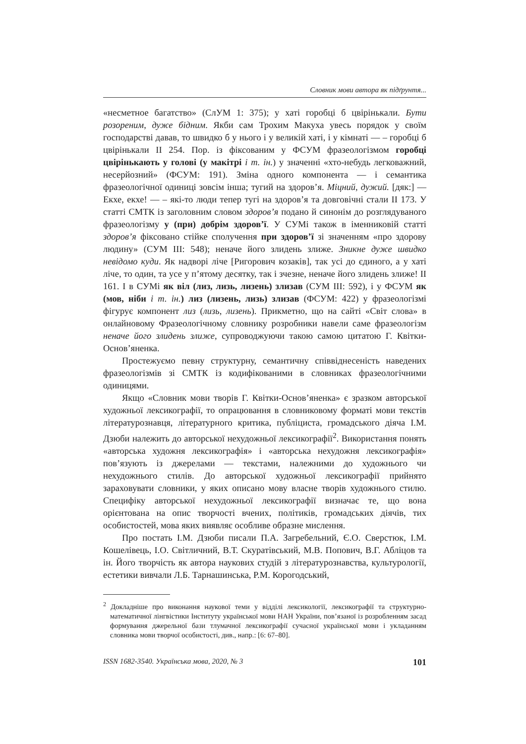Словник мови автора як підґрунтя...
«несметное багатство» (СлУМ 1: 375); у хаті горобці б цвірінькали. Бути розореним, дуже бідним. Якби сам Трохим Макуха увесь порядок у своїм господарстві давав, то швидко б у нього і у великій хаті, і у кімнаті — – горобці б цвірінькали II 254. Пор. із фіксованим у ФСУМ фразеологізмом горобці цвірінькають у голові (у макітрі і т. ін.) у значенні «хто-небудь легковажний, несерйозний» (ФСУМ: 191). Зміна одного компонента — і семантика фразеологічної одиниці зовсім інша; тугий на здоров’я. Міцний, дужий. [дяк:] — Екхе, екхе! — – які-то люди тепер тугі на здоров’я та довговічні стали II 173. У статті СМТК із заголовним словом здоров’я подано й синонім до розглядуваного фразеологізму у (при) добрім здоров’ї. У СУМі також в іменниковій статті здоров’я фіксовано стійке сполучення при здоров’ї зі значенням «про здорову людину» (СУМ III: 548); неначе його злидень злиже. Зникне дуже швидко невідомо куди. Як надворі ліче [Ригорович козаків], так усі до єдиного, а у хаті ліче, то один, та усе у п’ятому десятку, так і зчезне, неначе його злидень злиже! II 161. І в СУМі як віл (лиз, лизь, лизень) злизав (СУМ III: 592), і у ФСУМ як (мов, ніби і т. ін.) лиз (лизень, лизь) злизав (ФСУМ: 422) у фразеологізмі фігурує компонент лиз (лизь, лизень). Прикметно, що на сайті «Світ слова» в онлайновому Фразеологічному словнику розробники навели саме фразеологізм неначе його злидень злиже, супроводжуючи такою самою цитатою Г. Квітки-Основ’яненка.
Простежуємо певну структурну, семантичну співвіднесеність наведених фразеологізмів зі СМТК із кодифікованими в словниках фразеологічними одиницями.
Якщо «Словник мови творів Г. Квітки-Основ’яненка» є зразком авторської художньої лексикографії, то опрацювання в словниковому форматі мови текстів літературознавця, літературного критика, публіциста, громадського діяча І.М. Дзюби належить до авторської нехудожньої лексикографії<sup>2</sup>. Використання понять «авторська художня лексикографія» і «авторська нехудожня лексикографія» пов’язують із джерелами — текстами, належними до художнього чи нехудожнього стилів. До авторської художньої лексикографії прийнято зараховувати словники, у яких описано мову власне творів художнього стилю. Специфіку авторської нехудожньої лексикографії визначає те, що вона орієнтована на опис творчості вчених, політиків, громадських діячів, тих особистостей, мова яких виявляє особливе образне мислення.
Про постать І.М. Дзюби писали П.А. Загребельний, Є.О. Сверстюк, І.М. Кошелівець, І.О. Світличний, В.Т. Скуратівський, М.В. Попович, В.Г. Абліцов та ін. Його творчість як автора наукових студій з літературознавства, культурології, естетики вивчали Л.Б. Тарнашинська, Р.М. Корогодський,
<sup>2</sup> Докладніше про виконання наукової теми у відділі лексикології, лексикографії та структурно-математичної лінгвістики Інституту української мови НАН України, пов’язаної із розробленням засад формування джерельної бази тлумачної лексикографії сучасної української мови і укладанням словника мови творчої особистості, див., напр.: [6: 67–80].
ISSN 1682-3540. Українська мова, 2020, № 3 101